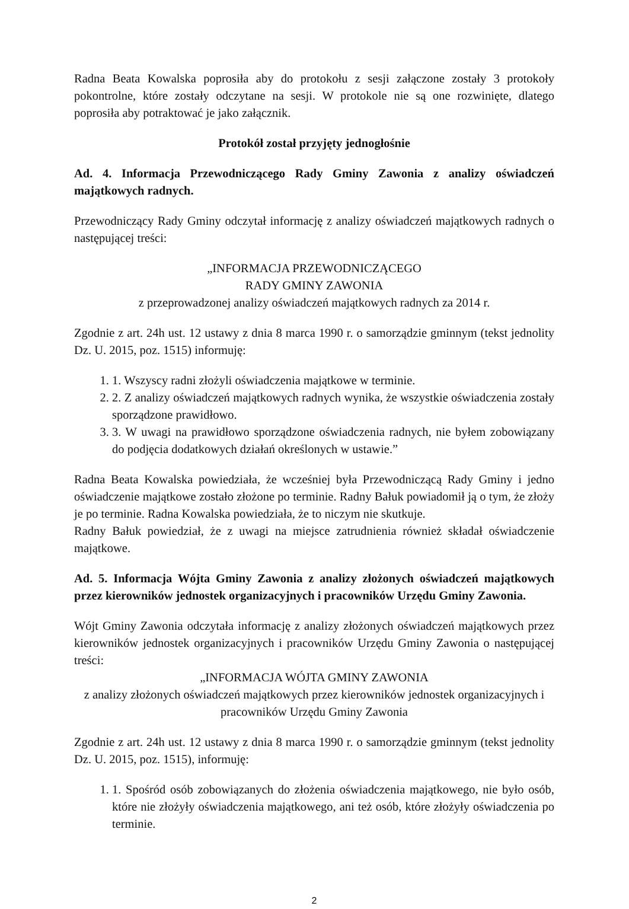Radna Beata Kowalska poprosiła aby do protokołu z sesji załączone zostały 3 protokoły pokontrolne, które zostały odczytane na sesji. W protokole nie są one rozwinięte, dlatego poprosiła aby potraktować je jako załącznik.
Protokół został przyjęty jednogłośnie
Ad. 4. Informacja Przewodniczącego Rady Gminy Zawonia z analizy oświadczeń majątkowych radnych.
Przewodniczący Rady Gminy odczytał informację z analizy oświadczeń majątkowych radnych o następującej treści:
„INFORMACJA PRZEWODNICZĄCEGO
RADY GMINY ZAWONIA
z przeprowadzonej analizy oświadczeń majątkowych radnych za 2014 r.
Zgodnie z art. 24h ust. 12 ustawy z dnia 8 marca 1990 r. o samorządzie gminnym (tekst jednolity Dz. U. 2015, poz. 1515) informuję:
1. 1. Wszyscy radni złożyli oświadczenia majątkowe w terminie.
2. 2. Z analizy oświadczeń majątkowych radnych wynika, że wszystkie oświadczenia zostały sporządzone prawidłowo.
3. 3. W uwagi na prawidłowo sporządzone oświadczenia radnych, nie byłem zobowiązany do podjęcia dodatkowych działań określonych w ustawie.”
Radna Beata Kowalska powiedziała, że wcześniej była Przewodniczącą Rady Gminy i jedno oświadczenie majątkowe zostało złożone po terminie. Radny Bałuk powiadomił ją o tym, że złoży je po terminie. Radna Kowalska powiedziała, że to niczym nie skutkuje.
Radny Bałuk powiedział, że z uwagi na miejsce zatrudnienia również składał oświadczenie majątkowe.
Ad. 5. Informacja Wójta Gminy Zawonia z analizy złożonych oświadczeń majątkowych przez kierowników jednostek organizacyjnych i pracowników Urzędu Gminy Zawonia.
Wójt Gminy Zawonia odczytała informację z analizy złożonych oświadczeń majątkowych przez kierowników jednostek organizacyjnych i pracowników Urzędu Gminy Zawonia o następującej treści:
„INFORMACJA WÓJTA GMINY ZAWONIA
z analizy złożonych oświadczeń majątkowych przez kierowników jednostek organizacyjnych i pracowników Urzędu Gminy Zawonia
Zgodnie z art. 24h ust. 12 ustawy z dnia 8 marca 1990 r. o samorządzie gminnym (tekst jednolity Dz. U. 2015, poz. 1515), informuję:
1. 1. Spośród osób zobowiązanych do złożenia oświadczenia majątkowego, nie było osób, które nie złożyły oświadczenia majątkowego, ani też osób, które złożyły oświadczenia po terminie.
2